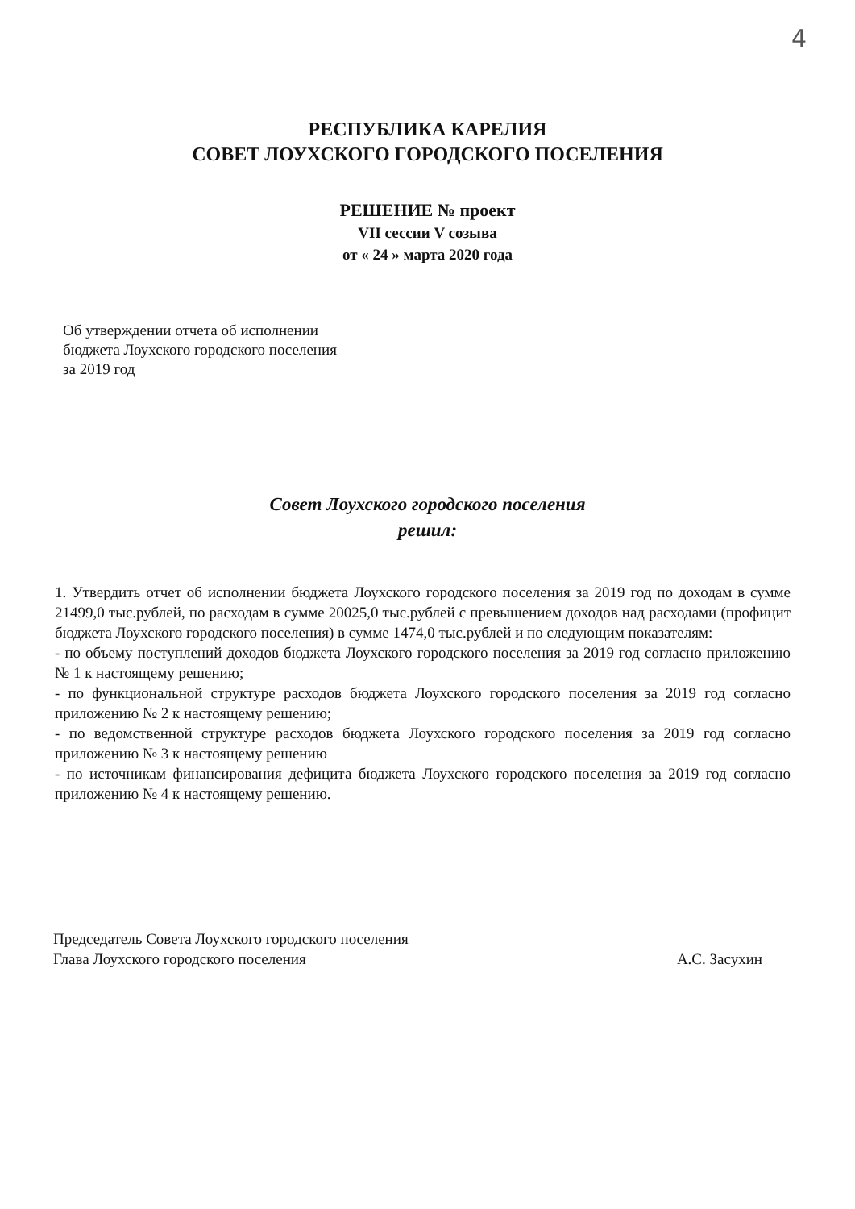4
РЕСПУБЛИКА КАРЕЛИЯ
СОВЕТ ЛОУХСКОГО ГОРОДСКОГО ПОСЕЛЕНИЯ
РЕШЕНИЕ № проект
VII сессии V созыва
от « 24 » марта 2020 года
Об утверждении отчета об исполнении
бюджета Лоухского городского поселения
за 2019 год
Совет Лоухского городского поселения
решил:
1. Утвердить отчет об исполнении бюджета Лоухского городского поселения за 2019 год по доходам в сумме 21499,0 тыс.рублей, по расходам в сумме 20025,0 тыс.рублей с превышением доходов над расходами (профицит бюджета Лоухского городского поселения) в сумме 1474,0 тыс.рублей и по следующим показателям:
- по объему поступлений доходов бюджета Лоухского городского поселения за 2019 год согласно приложению № 1 к настоящему решению;
- по функциональной структуре расходов бюджета Лоухского городского поселения за 2019 год согласно приложению № 2 к настоящему решению;
- по ведомственной структуре расходов бюджета Лоухского городского поселения за 2019 год согласно приложению № 3 к настоящему решению
- по источникам финансирования дефицита бюджета Лоухского городского поселения за 2019 год согласно приложению № 4 к настоящему решению.
Председатель Совета Лоухского городского поселения
Глава Лоухского городского поселения А.С. Засухин